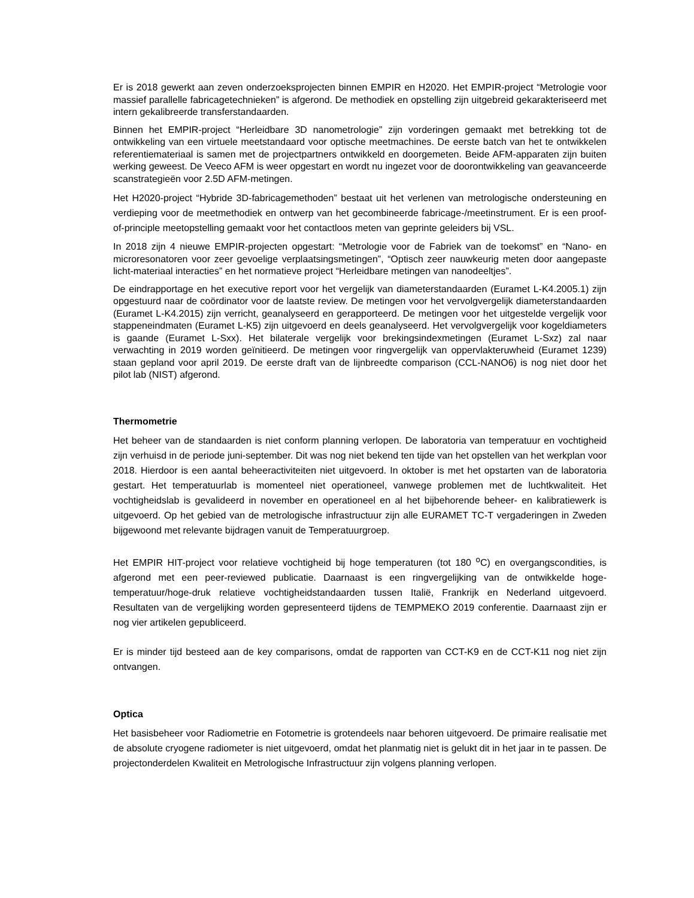Er is 2018 gewerkt aan zeven onderzoeksprojecten binnen EMPIR en H2020. Het EMPIR-project “Metrologie voor massief parallelle fabricagetechnieken” is afgerond. De methodiek en opstelling zijn uitgebreid gekarakteriseerd met intern gekalibreerde transferstandaarden.
Binnen het EMPIR-project “Herleidbare 3D nanometrologie” zijn vorderingen gemaakt met betrekking tot de ontwikkeling van een virtuele meetstandaard voor optische meetmachines. De eerste batch van het te ontwikkelen referentiemateriaal is samen met de projectpartners ontwikkeld en doorgemeten. Beide AFM-apparaten zijn buiten werking geweest. De Veeco AFM is weer opgestart en wordt nu ingezet voor de doorontwikkeling van geavanceerde scanstrategieën voor 2.5D AFM-metingen.
Het H2020-project “Hybride 3D-fabricagemethoden” bestaat uit het verlenen van metrologische ondersteuning en verdieping voor de meetmethodiek en ontwerp van het gecombineerde fabricage-/meetinstrument. Er is een proof-of-principle meetopstelling gemaakt voor het contactloos meten van geprinte geleiders bij VSL.
In 2018 zijn 4 nieuwe EMPIR-projecten opgestart: “Metrologie voor de Fabriek van de toekomst” en “Nano- en microresonatoren voor zeer gevoelige verplaatsingsmetingen”, “Optisch zeer nauwkeurig meten door aangepaste licht-materiaal interacties” en het normatieve project “Herleidbare metingen van nanodeeltjes”.
De eindrapportage en het executive report voor het vergelijk van diameterstandaarden (Euramet L-K4.2005.1) zijn opgestuurd naar de coördinator voor de laatste review. De metingen voor het vervolgvergelijk diameterstandaarden (Euramet L-K4.2015) zijn verricht, geanalyseerd en gerapporteerd. De metingen voor het uitgestelde vergelijk voor stappeneindmaten (Euramet L-K5) zijn uitgevoerd en deels geanalyseerd. Het vervolgvergelijk voor kogeldiameters is gaande (Euramet L-Sxx). Het bilaterale vergelijk voor brekingsindexmetingen (Euramet L-Sxz) zal naar verwachting in 2019 worden geïnitieerd. De metingen voor ringvergelijk van oppervlakteruwheid (Euramet 1239) staan gepland voor april 2019. De eerste draft van de lijnbreedte comparison (CCL-NANO6) is nog niet door het pilot lab (NIST) afgerond.
Thermometrie
Het beheer van de standaarden is niet conform planning verlopen. De laboratoria van temperatuur en vochtigheid zijn verhuisd in de periode juni-september. Dit was nog niet bekend ten tijde van het opstellen van het werkplan voor 2018. Hierdoor is een aantal beheeractiviteiten niet uitgevoerd. In oktober is met het opstarten van de laboratoria gestart. Het temperatuurlab is momenteel niet operationeel, vanwege problemen met de luchtkwaliteit. Het vochtigheidslab is gevalideerd in november en operationeel en al het bijbehorende beheer- en kalibratiewerk is uitgevoerd. Op het gebied van de metrologische infrastructuur zijn alle EURAMET TC-T vergaderingen in Zweden bijgewoond met relevante bijdragen vanuit de Temperatuurgroep.
Het EMPIR HIT-project voor relatieve vochtigheid bij hoge temperaturen (tot 180 <sup>o</sup>C) en overgangscondities, is afgerond met een peer-reviewed publicatie. Daarnaast is een ringvergelijking van de ontwikkelde hoge-temperatuur/hoge-druk relatieve vochtigheidstandaarden tussen Italië, Frankrijk en Nederland uitgevoerd. Resultaten van de vergelijking worden gepresenteerd tijdens de TEMPMEKO 2019 conferentie. Daarnaast zijn er nog vier artikelen gepubliceerd.
Er is minder tijd besteed aan de key comparisons, omdat de rapporten van CCT-K9 en de CCT-K11 nog niet zijn ontvangen.
Optica
Het basisbeheer voor Radiometrie en Fotometrie is grotendeels naar behoren uitgevoerd. De primaire realisatie met de absolute cryogene radiometer is niet uitgevoerd, omdat het planmatig niet is gelukt dit in het jaar in te passen. De projectonderdelen Kwaliteit en Metrologische Infrastructuur zijn volgens planning verlopen.